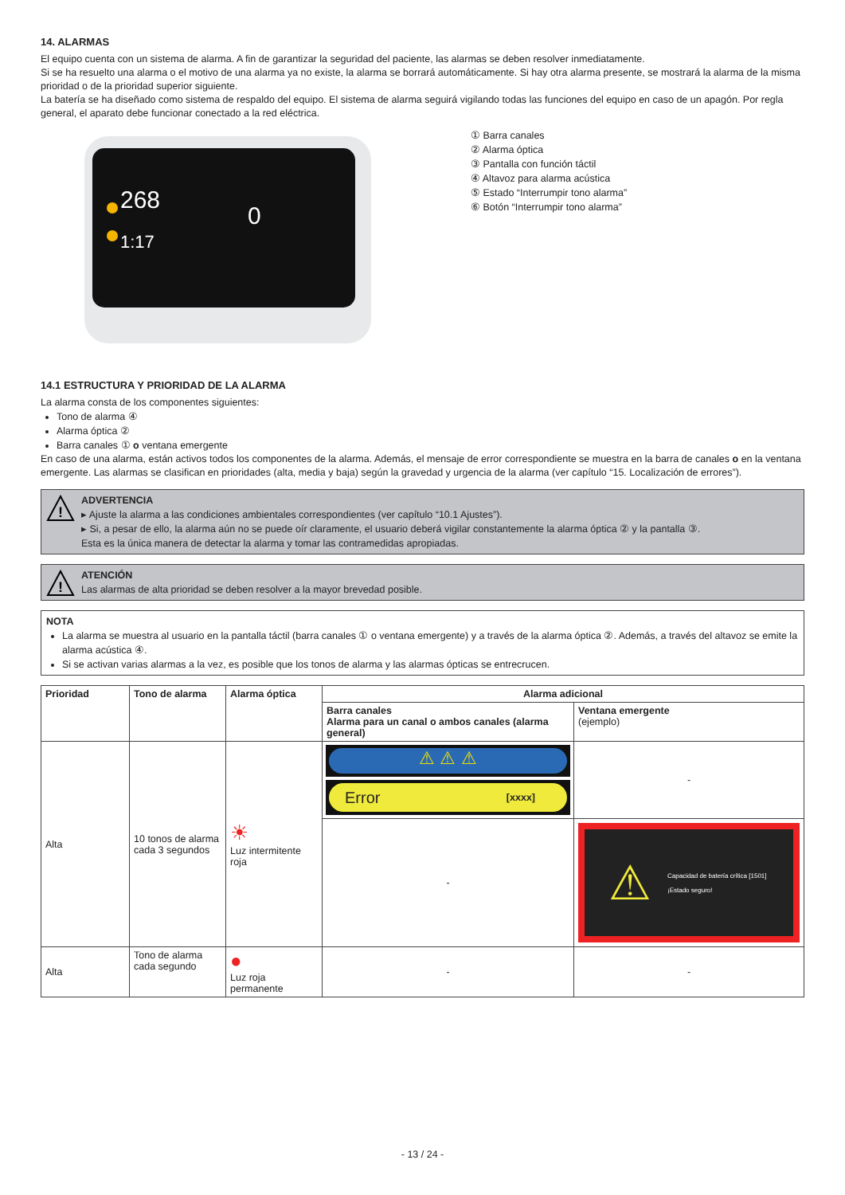14. ALARMAS
El equipo cuenta con un sistema de alarma. A fin de garantizar la seguridad del paciente, las alarmas se deben resolver inmediatamente.
Si se ha resuelto una alarma o el motivo de una alarma ya no existe, la alarma se borrará automáticamente. Si hay otra alarma presente, se mostrará la alarma de la misma prioridad o de la prioridad superior siguiente.
La batería se ha diseñado como sistema de respaldo del equipo. El sistema de alarma seguirá vigilando todas las funciones del equipo en caso de un apagón. Por regla general, el aparato debe funcionar conectado a la red eléctrica.
268
1:17
0
① Barra canales
② Alarma óptica
③ Pantalla con función táctil
④ Altavoz para alarma acústica
⑤ Estado “Interrumpir tono alarma”
⑥ Botón “Interrumpir tono alarma”
14.1 ESTRUCTURA Y PRIORIDAD DE LA ALARMA
La alarma consta de los componentes siguientes:
Tono de alarma ④
Alarma óptica ②
Barra canales ① o ventana emergente
En caso de una alarma, están activos todos los componentes de la alarma. Además, el mensaje de error correspondiente se muestra en la barra de canales o en la ventana emergente. Las alarmas se clasifican en prioridades (alta, media y baja) según la gravedad y urgencia de la alarma (ver capítulo “15. Localización de errores”).
!
ADVERTENCIA
▸ Ajuste la alarma a las condiciones ambientales correspondientes (ver capítulo “10.1 Ajustes”).
▸ Si, a pesar de ello, la alarma aún no se puede oír claramente, el usuario deberá vigilar constantemente la alarma óptica ② y la pantalla ③.
Esta es la única manera de detectar la alarma y tomar las contramedidas apropiadas.
!
ATENCIÓN
Las alarmas de alta prioridad se deben resolver a la mayor brevedad posible.
NOTA
La alarma se muestra al usuario en la pantalla táctil (barra canales ① o ventana emergente) y a través de la alarma óptica ②. Además, a través del altavoz se emite la alarma acústica ④.
Si se activan varias alarmas a la vez, es posible que los tonos de alarma y las alarmas ópticas se entrecrucen.
| Prioridad | Tono de alarma | Alarma óptica | Alarma adicional | |
| --- | --- | --- | --- | --- |
| | | | Barra canales Alarma para un canal o ambos canales (alarma general) | Ventana emergente (ejemplo) |
| Alta | 10 tonos de alarma cada 3 segundos | ☀ Luz intermitente roja | ⚠ ⚠ ⚠ Error [xxxx] | - |
| | | | - | ⚠ Capacidad de batería crítica [1501] ¡Estado seguro! |
| Alta | Tono de alarma cada segundo | ● Luz roja permanente | - | - |
- 13 / 24 -